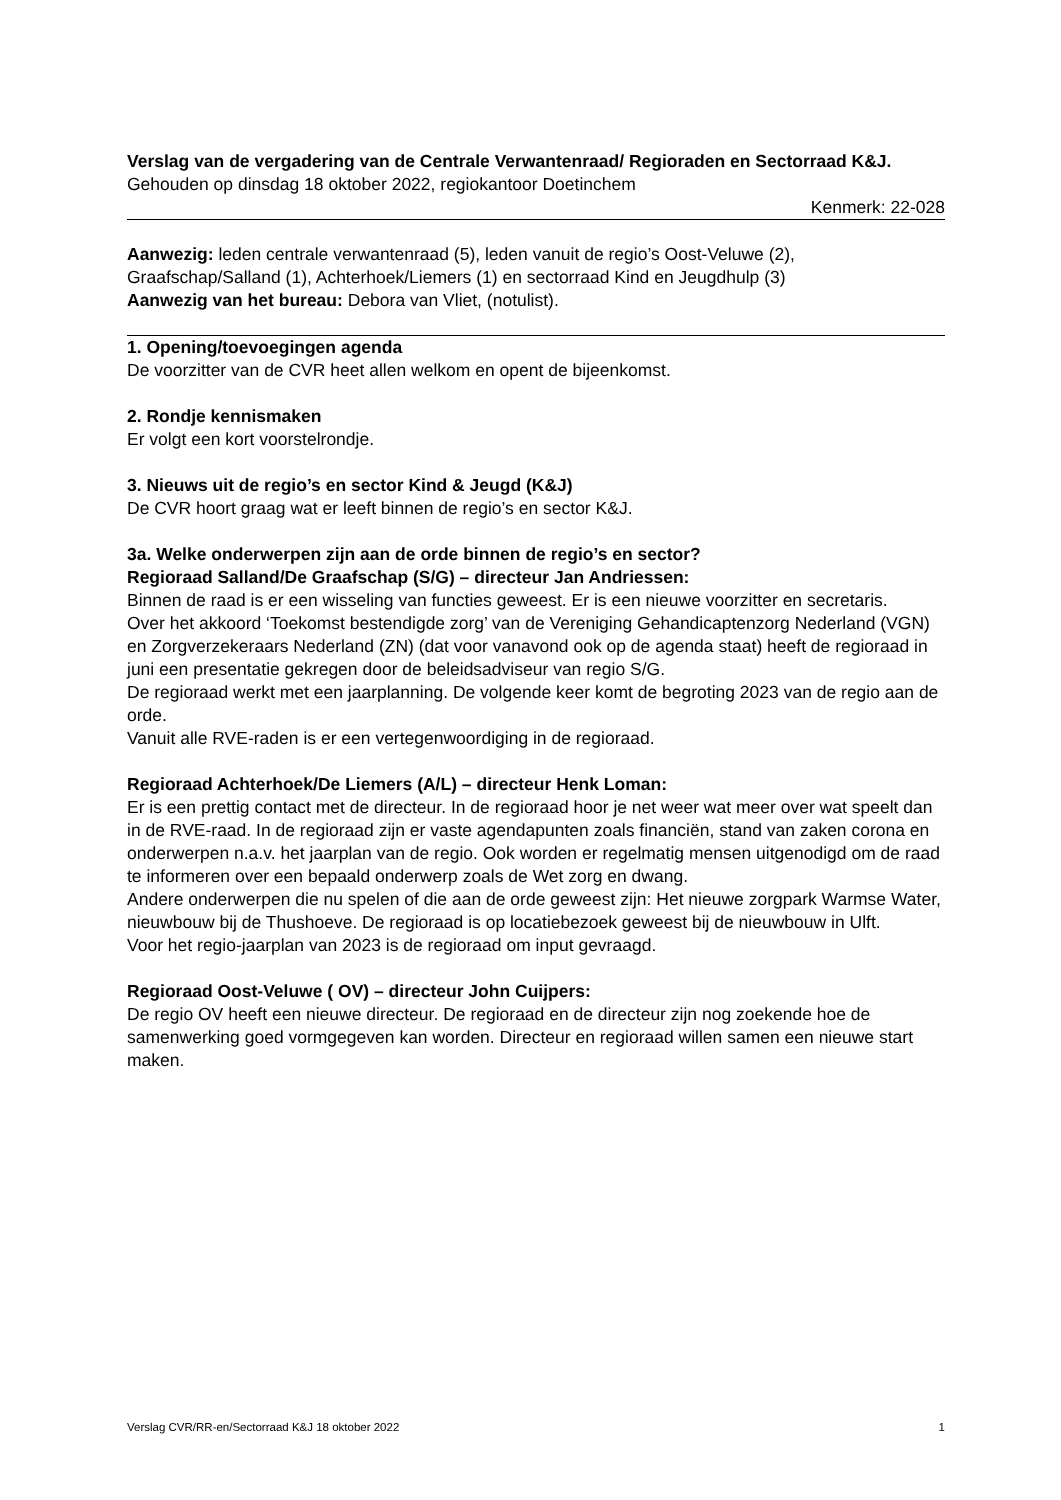Verslag van de vergadering van de Centrale Verwantenraad/ Regioraden en Sectorraad K&J.
Gehouden op dinsdag 18 oktober 2022, regiokantoor Doetinchem
Kenmerk: 22-028
Aanwezig: leden centrale verwantenraad (5), leden vanuit de regio’s Oost-Veluwe (2), Graafschap/Salland (1), Achterhoek/Liemers (1) en sectorraad Kind en Jeugdhulp (3)
Aanwezig van het bureau: Debora van Vliet, (notulist).
1. Opening/toevoegingen agenda
De voorzitter van de CVR heet allen welkom en opent de bijeenkomst.
2. Rondje kennismaken
Er volgt een kort voorstelrondje.
3. Nieuws uit de regio’s en sector Kind & Jeugd (K&J)
De CVR hoort graag wat er leeft binnen de regio’s en sector K&J.
3a. Welke onderwerpen zijn aan de orde binnen de regio’s en sector?
Regioraad Salland/De Graafschap (S/G) – directeur Jan Andriessen:
Binnen de raad is er een wisseling van functies geweest. Er is een nieuwe voorzitter en secretaris.
Over het akkoord ‘Toekomst bestendigde zorg’ van de Vereniging Gehandicaptenzorg Nederland (VGN) en Zorgverzekeraars Nederland (ZN) (dat voor vanavond ook op de agenda staat) heeft de regioraad in juni een presentatie gekregen door de beleidsadviseur van regio S/G.
De regioraad werkt met een jaarplanning. De volgende keer komt de begroting 2023 van de regio aan de orde.
Vanuit alle RVE-raden is er een vertegenwoordiging in de regioraad.
Regioraad Achterhoek/De Liemers (A/L) – directeur Henk Loman:
Er is een prettig contact met de directeur. In de regioraad hoor je net weer wat meer over wat speelt dan in de RVE-raad. In de regioraad zijn er vaste agendapunten zoals financiën, stand van zaken corona en onderwerpen n.a.v. het jaarplan van de regio. Ook worden er regelmatig mensen uitgenodigd om de raad te informeren over een bepaald onderwerp zoals de Wet zorg en dwang.
Andere onderwerpen die nu spelen of die aan de orde geweest zijn: Het nieuwe zorgpark Warmse Water, nieuwbouw bij de Thushoeve. De regioraad is op locatiebezoek geweest bij de nieuwbouw in Ulft.
Voor het regio-jaarplan van 2023 is de regioraad om input gevraagd.
Regioraad Oost-Veluwe ( OV) – directeur John Cuijpers:
De regio OV heeft een nieuwe directeur. De regioraad en de directeur zijn nog zoekende hoe de samenwerking goed vormgegeven kan worden. Directeur en regioraad willen samen een nieuwe start maken.
Verslag CVR/RR-en/Sectorraad K&J 18 oktober 2022 1